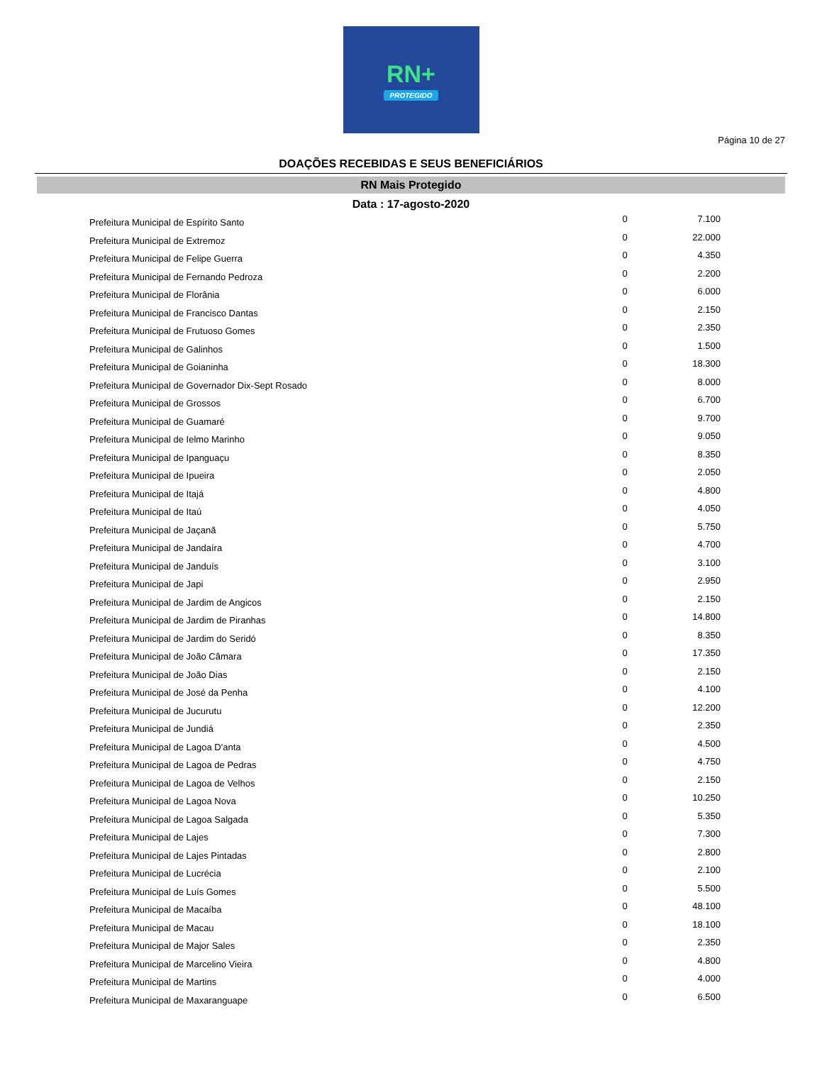RN+
PROTEGIDO
Página 10 de 27
DOAÇÕES RECEBIDAS E SEUS BENEFICIÁRIOS
RN Mais Protegido
Data : 17-agosto-2020
| Prefeitura Municipal de Espírito Santo | 0 | 7.100 |
| Prefeitura Municipal de Extremoz | 0 | 22.000 |
| Prefeitura Municipal de Felipe Guerra | 0 | 4.350 |
| Prefeitura Municipal de Fernando Pedroza | 0 | 2.200 |
| Prefeitura Municipal de Florânia | 0 | 6.000 |
| Prefeitura Municipal de Francisco Dantas | 0 | 2.150 |
| Prefeitura Municipal de Frutuoso Gomes | 0 | 2.350 |
| Prefeitura Municipal de Galinhos | 0 | 1.500 |
| Prefeitura Municipal de Goianinha | 0 | 18.300 |
| Prefeitura Municipal de Governador Dix-Sept Rosado | 0 | 8.000 |
| Prefeitura Municipal de Grossos | 0 | 6.700 |
| Prefeitura Municipal de Guamaré | 0 | 9.700 |
| Prefeitura Municipal de Ielmo Marinho | 0 | 9.050 |
| Prefeitura Municipal de Ipanguaçu | 0 | 8.350 |
| Prefeitura Municipal de Ipueira | 0 | 2.050 |
| Prefeitura Municipal de Itajá | 0 | 4.800 |
| Prefeitura Municipal de Itaú | 0 | 4.050 |
| Prefeitura Municipal de Jaçanã | 0 | 5.750 |
| Prefeitura Municipal de Jandaíra | 0 | 4.700 |
| Prefeitura Municipal de Janduís | 0 | 3.100 |
| Prefeitura Municipal de Japi | 0 | 2.950 |
| Prefeitura Municipal de Jardim de Angicos | 0 | 2.150 |
| Prefeitura Municipal de Jardim de Piranhas | 0 | 14.800 |
| Prefeitura Municipal de Jardim do Seridó | 0 | 8.350 |
| Prefeitura Municipal de João Câmara | 0 | 17.350 |
| Prefeitura Municipal de João Dias | 0 | 2.150 |
| Prefeitura Municipal de José da Penha | 0 | 4.100 |
| Prefeitura Municipal de Jucurutu | 0 | 12.200 |
| Prefeitura Municipal de Jundiá | 0 | 2.350 |
| Prefeitura Municipal de Lagoa D'anta | 0 | 4.500 |
| Prefeitura Municipal de Lagoa de Pedras | 0 | 4.750 |
| Prefeitura Municipal de Lagoa de Velhos | 0 | 2.150 |
| Prefeitura Municipal de Lagoa Nova | 0 | 10.250 |
| Prefeitura Municipal de Lagoa Salgada | 0 | 5.350 |
| Prefeitura Municipal de Lajes | 0 | 7.300 |
| Prefeitura Municipal de Lajes Pintadas | 0 | 2.800 |
| Prefeitura Municipal de Lucrécia | 0 | 2.100 |
| Prefeitura Municipal de Luís Gomes | 0 | 5.500 |
| Prefeitura Municipal de Macaíba | 0 | 48.100 |
| Prefeitura Municipal de Macau | 0 | 18.100 |
| Prefeitura Municipal de Major Sales | 0 | 2.350 |
| Prefeitura Municipal de Marcelino Vieira | 0 | 4.800 |
| Prefeitura Municipal de Martins | 0 | 4.000 |
| Prefeitura Municipal de Maxaranguape | 0 | 6.500 |